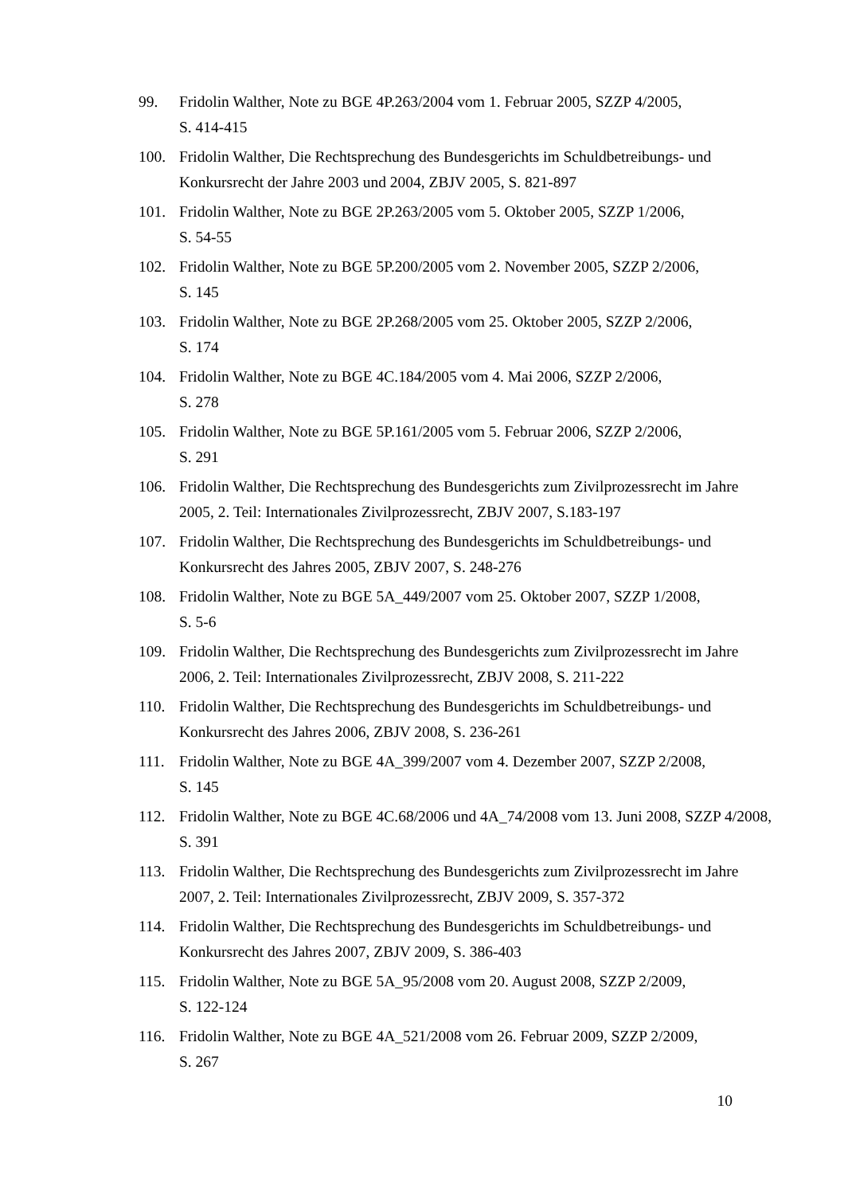99. Fridolin Walther, Note zu BGE 4P.263/2004 vom 1. Februar 2005, SZZP 4/2005,
S. 414-415
100. Fridolin Walther, Die Rechtsprechung des Bundesgerichts im Schuldbetreibungs- und Konkursrecht der Jahre 2003 und 2004, ZBJV 2005, S. 821-897
101. Fridolin Walther, Note zu BGE 2P.263/2005 vom 5. Oktober 2005, SZZP 1/2006,
S. 54-55
102. Fridolin Walther, Note zu BGE 5P.200/2005 vom 2. November 2005, SZZP 2/2006,
S. 145
103. Fridolin Walther, Note zu BGE 2P.268/2005 vom 25. Oktober 2005, SZZP 2/2006,
S. 174
104. Fridolin Walther, Note zu BGE 4C.184/2005 vom 4. Mai 2006, SZZP 2/2006,
S. 278
105. Fridolin Walther, Note zu BGE 5P.161/2005 vom 5. Februar 2006, SZZP 2/2006,
S. 291
106. Fridolin Walther, Die Rechtsprechung des Bundesgerichts zum Zivilprozessrecht im Jahre 2005, 2. Teil: Internationales Zivilprozessrecht, ZBJV 2007, S.183-197
107. Fridolin Walther, Die Rechtsprechung des Bundesgerichts im Schuldbetreibungs- und Konkursrecht des Jahres 2005, ZBJV 2007, S. 248-276
108. Fridolin Walther, Note zu BGE 5A_449/2007 vom 25. Oktober 2007, SZZP 1/2008,
S. 5-6
109. Fridolin Walther, Die Rechtsprechung des Bundesgerichts zum Zivilprozessrecht im Jahre 2006, 2. Teil: Internationales Zivilprozessrecht, ZBJV 2008, S. 211-222
110. Fridolin Walther, Die Rechtsprechung des Bundesgerichts im Schuldbetreibungs- und Konkursrecht des Jahres 2006, ZBJV 2008, S. 236-261
111. Fridolin Walther, Note zu BGE 4A_399/2007 vom 4. Dezember 2007, SZZP 2/2008,
S. 145
112. Fridolin Walther, Note zu BGE 4C.68/2006 und 4A_74/2008 vom 13. Juni 2008, SZZP 4/2008, S. 391
113. Fridolin Walther, Die Rechtsprechung des Bundesgerichts zum Zivilprozessrecht im Jahre 2007, 2. Teil: Internationales Zivilprozessrecht, ZBJV 2009, S. 357-372
114. Fridolin Walther, Die Rechtsprechung des Bundesgerichts im Schuldbetreibungs- und Konkursrecht des Jahres 2007, ZBJV 2009, S. 386-403
115. Fridolin Walther, Note zu BGE 5A_95/2008 vom 20. August 2008, SZZP 2/2009,
S. 122-124
116. Fridolin Walther, Note zu BGE 4A_521/2008 vom 26. Februar 2009, SZZP 2/2009,
S. 267
10